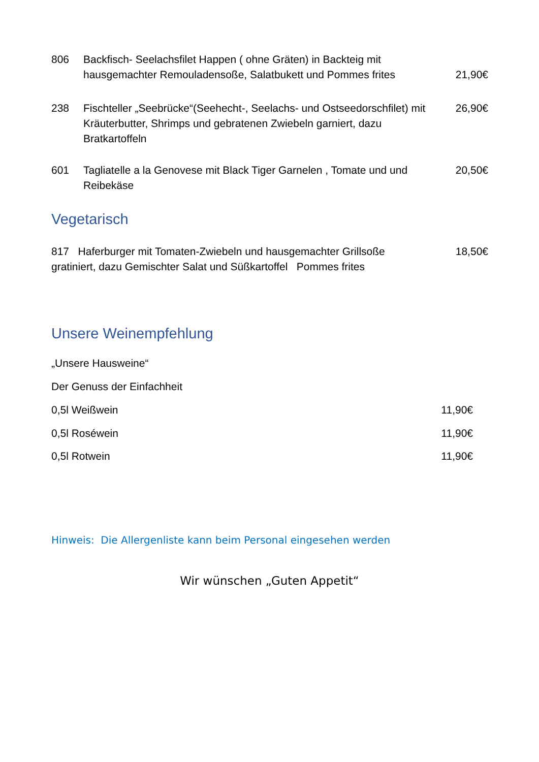806 Backfisch- Seelachsfilet Happen ( ohne Gräten) in Backteig mit hausgemachter Remouladensoße, Salatbukett und Pommes frites
21,90€
238 Fischteller „Seebrücke“(Seehecht-, Seelachs- und Ostseedorschfilet) mit Kräuterbutter, Shrimps und gebratenen Zwiebeln garniert, dazu Bratkartoffeln
26,90€
601 Tagliatelle a la Genovese mit Black Tiger Garnelen , Tomate und und Reibekäse
20,50€
Vegetarisch
817 Haferburger mit Tomaten-Zwiebeln und hausgemachter Grillsoße gratiniert, dazu Gemischter Salat und Süßkartoffel Pommes frites
18,50€
Unsere Weinempfehlung
„Unsere Hausweine“
Der Genuss der Einfachheit
0,5l Weißwein 11,90€
0,5l Roséwein 11,90€
0,5l Rotwein 11,90€
Hinweis: Die Allergenliste kann beim Personal eingesehen werden
Wir wünschen „Guten Appetit“